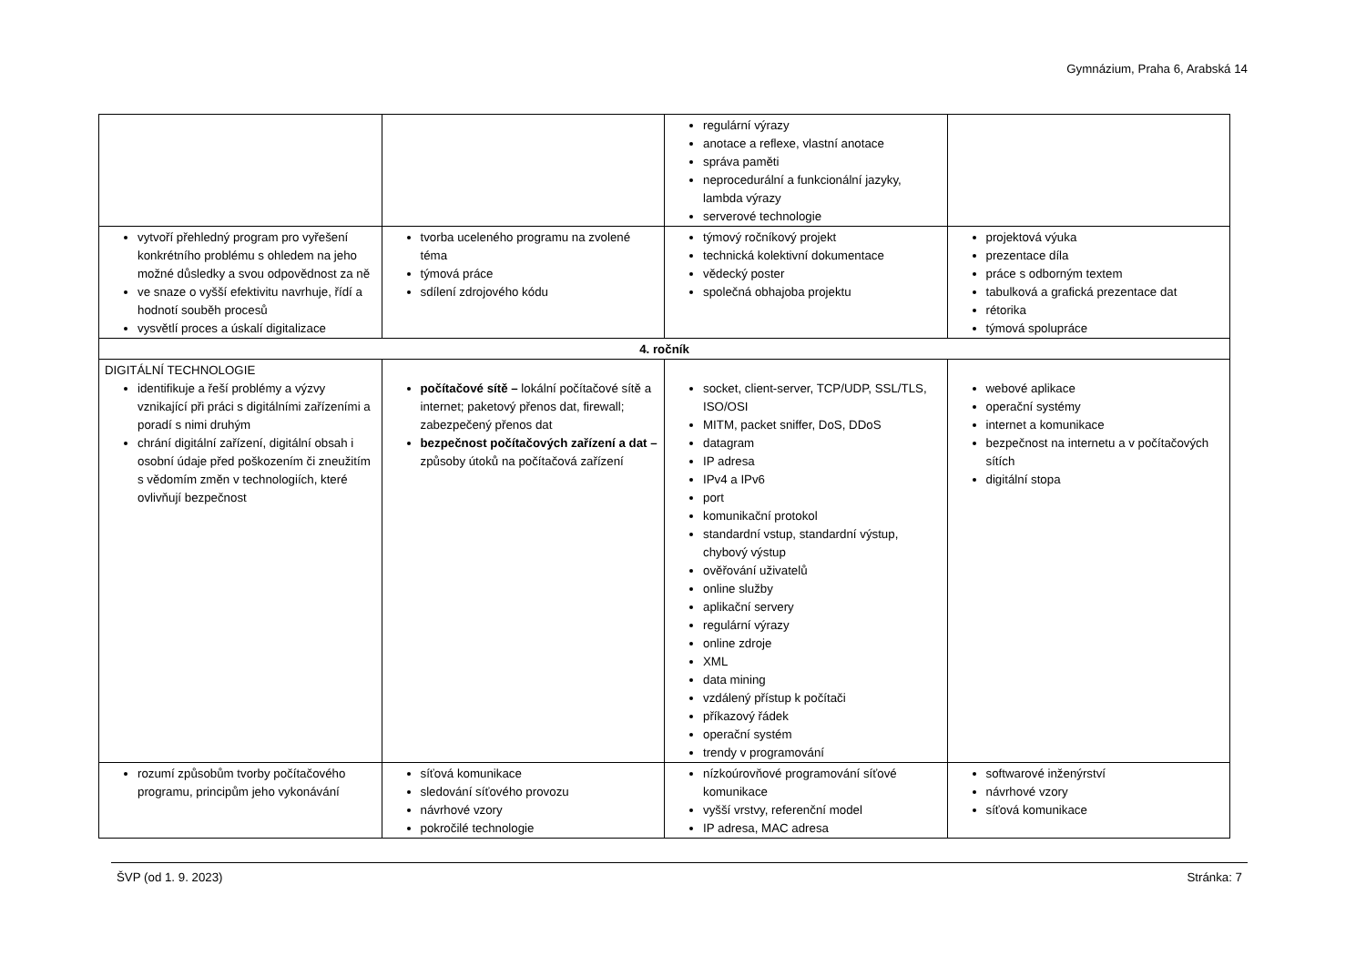Gymnázium, Praha 6, Arabská 14
| | | regulární výrazy anotace a reflexe, vlastní anotace správa paměti neprocedurální a funkcionální jazyky, lambda výrazy serverové technologie | |
| vytvoří přehledný program pro vyřešení konkrétního problému s ohledem na jeho možné důsledky a svou odpovědnost za ně ve snaze o vyšší efektivitu navrhuje, řídí a hodnotí souběh procesů vysvětlí proces a úskalí digitalizace | tvorba uceleného programu na zvolené téma týmová práce sdílení zdrojového kódu | týmový ročníkový projekt technická kolektivní dokumentace vědecký poster společná obhajoba projektu | projektová výuka prezentace díla práce s odborným textem tabulková a grafická prezentace dat rétorika týmová spolupráce |
| 4. ročník | | | |
| DIGITÁLNÍ TECHNOLOGIE identifikuje a řeší problémy a výzvy vznikající při práci s digitálními zařízeními a poradí s nimi druhým chrání digitální zařízení, digitální obsah i osobní údaje před poškozením či zneužitím s vědomím změn v technologiích, které ovlivňují bezpečnost | počítačové sítě – lokální počítačové sítě a internet; paketový přenos dat, firewall; zabezpečený přenos dat bezpečnost počítačových zařízení a dat – způsoby útoků na počítačová zařízení | socket, client-server, TCP/UDP, SSL/TLS, ISO/OSI MITM, packet sniffer, DoS, DDoS datagram IP adresa IPv4 a IPv6 port komunikační protokol standardní vstup, standardní výstup, chybový výstup ověřování uživatelů online služby aplikační servery regulární výrazy online zdroje XML data mining vzdálený přístup k počítači příkazový řádek operační systém trendy v programování | webové aplikace operační systémy internet a komunikace bezpečnost na internetu a v počítačových sítích digitální stopa |
| rozumí způsobům tvorby počítačového programu, principům jeho vykonávání | síťová komunikace sledování síťového provozu návrhové vzory pokročilé technologie | nízkoúrovňové programování síťové komunikace vyšší vrstvy, referenční model IP adresa, MAC adresa | softwarové inženýrství návrhové vzory síťová komunikace |
ŠVP (od 1. 9. 2023) Stránka: 7